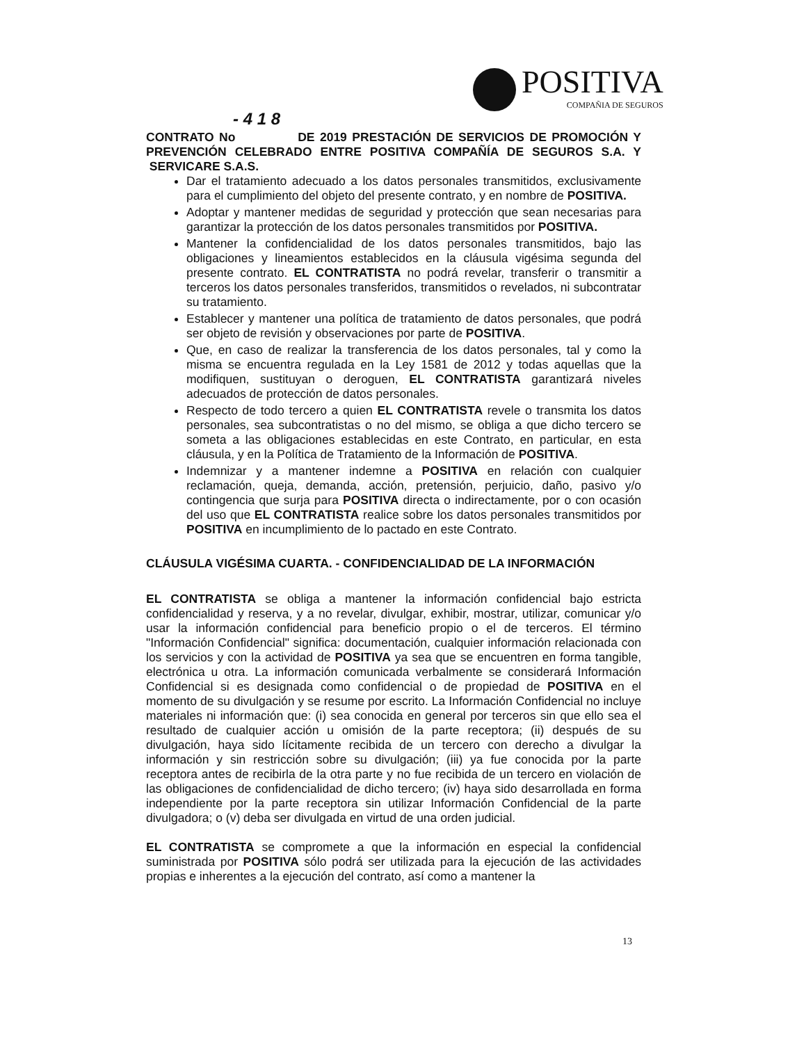POSITIVA
COMPAÑIA DE SEGUROS
- 4 1 8
CONTRATO No DE 2019 PRESTACIÓN DE SERVICIOS DE PROMOCIÓN Y PREVENCIÓN CELEBRADO ENTRE POSITIVA COMPAÑÍA DE SEGUROS S.A. Y SERVICARE S.A.S.
Dar el tratamiento adecuado a los datos personales transmitidos, exclusivamente para el cumplimiento del objeto del presente contrato, y en nombre de POSITIVA.
Adoptar y mantener medidas de seguridad y protección que sean necesarias para garantizar la protección de los datos personales transmitidos por POSITIVA.
Mantener la confidencialidad de los datos personales transmitidos, bajo las obligaciones y lineamientos establecidos en la cláusula vigésima segunda del presente contrato. EL CONTRATISTA no podrá revelar, transferir o transmitir a terceros los datos personales transferidos, transmitidos o revelados, ni subcontratar su tratamiento.
Establecer y mantener una política de tratamiento de datos personales, que podrá ser objeto de revisión y observaciones por parte de POSITIVA.
Que, en caso de realizar la transferencia de los datos personales, tal y como la misma se encuentra regulada en la Ley 1581 de 2012 y todas aquellas que la modifiquen, sustituyan o deroguen, EL CONTRATISTA garantizará niveles adecuados de protección de datos personales.
Respecto de todo tercero a quien EL CONTRATISTA revele o transmita los datos personales, sea subcontratistas o no del mismo, se obliga a que dicho tercero se someta a las obligaciones establecidas en este Contrato, en particular, en esta cláusula, y en la Política de Tratamiento de la Información de POSITIVA.
Indemnizar y a mantener indemne a POSITIVA en relación con cualquier reclamación, queja, demanda, acción, pretensión, perjuicio, daño, pasivo y/o contingencia que surja para POSITIVA directa o indirectamente, por o con ocasión del uso que EL CONTRATISTA realice sobre los datos personales transmitidos por POSITIVA en incumplimiento de lo pactado en este Contrato.
CLÁUSULA VIGÉSIMA CUARTA. - CONFIDENCIALIDAD DE LA INFORMACIÓN
EL CONTRATISTA se obliga a mantener la información confidencial bajo estricta confidencialidad y reserva, y a no revelar, divulgar, exhibir, mostrar, utilizar, comunicar y/o usar la información confidencial para beneficio propio o el de terceros. El término "Información Confidencial" significa: documentación, cualquier información relacionada con los servicios y con la actividad de POSITIVA ya sea que se encuentren en forma tangible, electrónica u otra. La información comunicada verbalmente se considerará Información Confidencial si es designada como confidencial o de propiedad de POSITIVA en el momento de su divulgación y se resume por escrito. La Información Confidencial no incluye materiales ni información que: (i) sea conocida en general por terceros sin que ello sea el resultado de cualquier acción u omisión de la parte receptora; (ii) después de su divulgación, haya sido lícitamente recibida de un tercero con derecho a divulgar la información y sin restricción sobre su divulgación; (iii) ya fue conocida por la parte receptora antes de recibirla de la otra parte y no fue recibida de un tercero en violación de las obligaciones de confidencialidad de dicho tercero; (iv) haya sido desarrollada en forma independiente por la parte receptora sin utilizar Información Confidencial de la parte divulgadora; o (v) deba ser divulgada en virtud de una orden judicial.
EL CONTRATISTA se compromete a que la información en especial la confidencial suministrada por POSITIVA sólo podrá ser utilizada para la ejecución de las actividades propias e inherentes a la ejecución del contrato, así como a mantener la
13